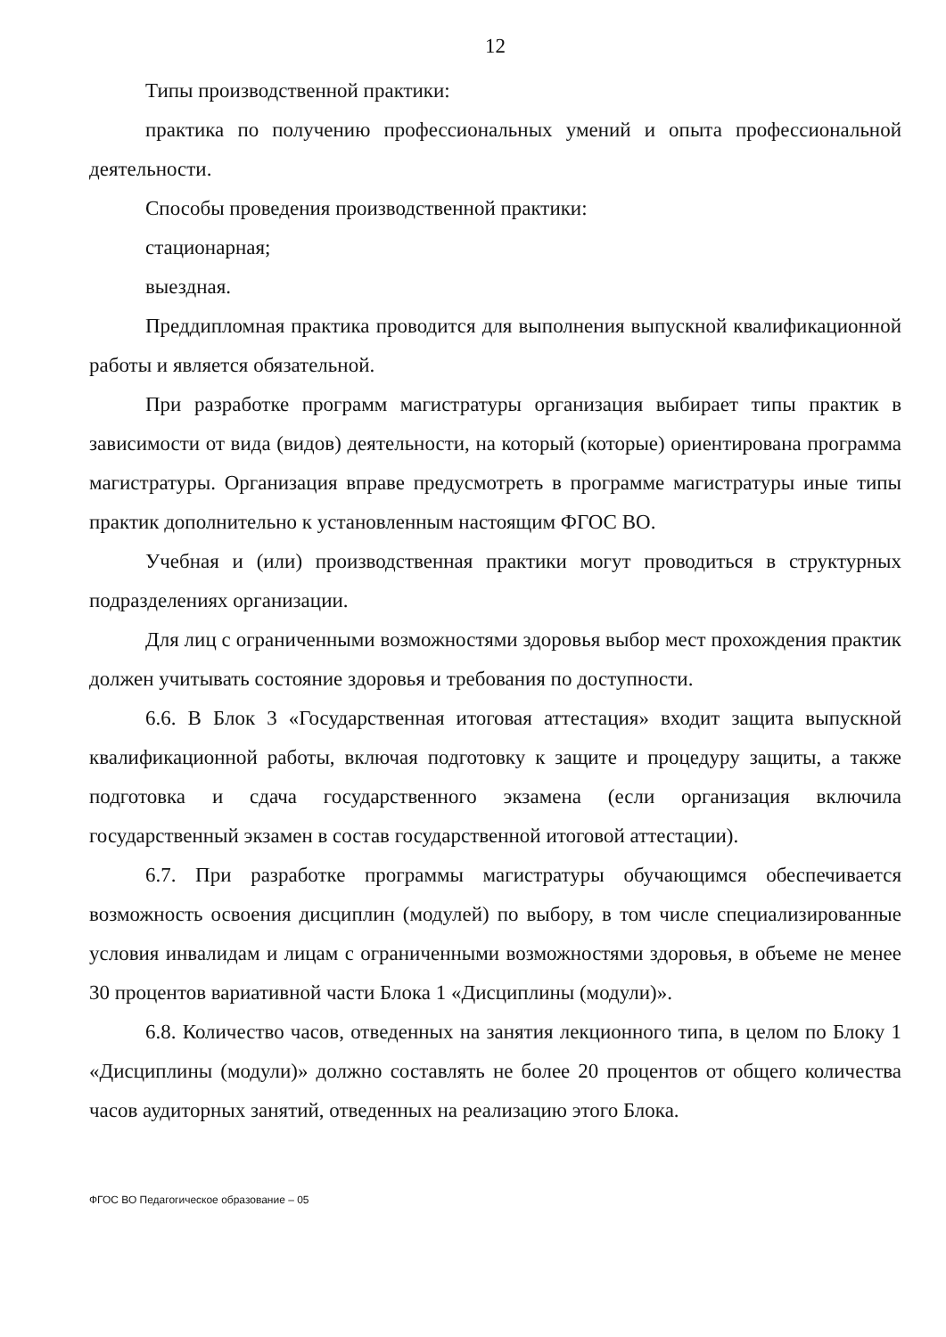12
Типы производственной практики:
практика по получению профессиональных умений и опыта профессиональной деятельности.
Способы проведения производственной практики:
стационарная;
выездная.
Преддипломная практика проводится для выполнения выпускной квалификационной работы и является обязательной.
При разработке программ магистратуры организация выбирает типы практик в зависимости от вида (видов) деятельности, на который (которые) ориентирована программа магистратуры. Организация вправе предусмотреть в программе магистратуры иные типы практик дополнительно к установленным настоящим ФГОС ВО.
Учебная и (или) производственная практики могут проводиться в структурных подразделениях организации.
Для лиц с ограниченными возможностями здоровья выбор мест прохождения практик должен учитывать состояние здоровья и требования по доступности.
6.6. В Блок 3 «Государственная итоговая аттестация» входит защита выпускной квалификационной работы, включая подготовку к защите и процедуру защиты, а также подготовка и сдача государственного экзамена (если организация включила государственный экзамен в состав государственной итоговой аттестации).
6.7. При разработке программы магистратуры обучающимся обеспечивается возможность освоения дисциплин (модулей) по выбору, в том числе специализированные условия инвалидам и лицам с ограниченными возможностями здоровья, в объеме не менее 30 процентов вариативной части Блока 1 «Дисциплины (модули)».
6.8. Количество часов, отведенных на занятия лекционного типа, в целом по Блоку 1 «Дисциплины (модули)» должно составлять не более 20 процентов от общего количества часов аудиторных занятий, отведенных на реализацию этого Блока.
ФГОС ВО Педагогическое образование – 05